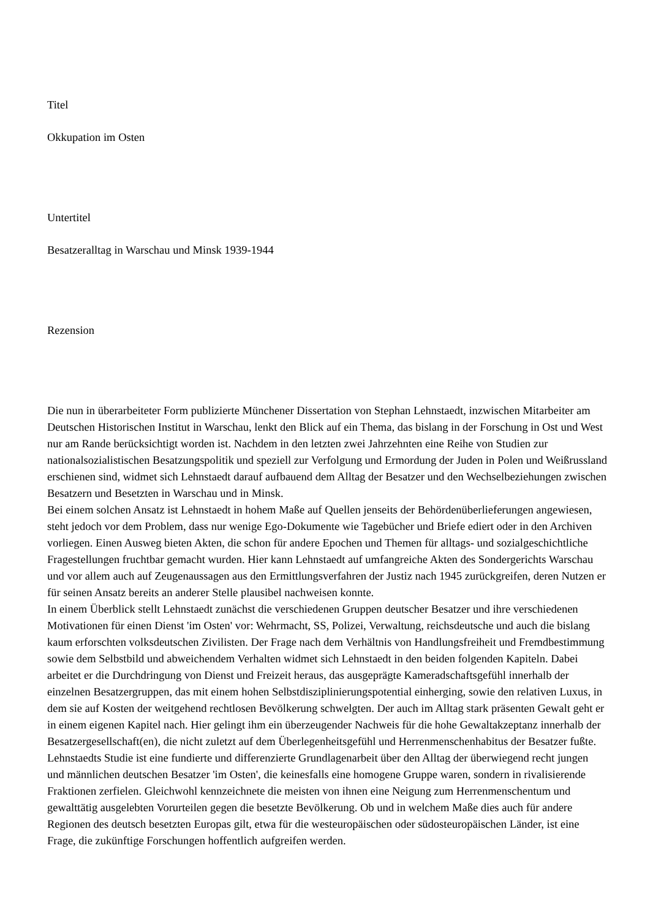Titel
Okkupation im Osten
Untertitel
Besatzeralltag in Warschau und Minsk 1939-1944
Rezension
Die nun in überarbeiteter Form publizierte Münchener Dissertation von Stephan Lehnstaedt, inzwischen Mitarbeiter am Deutschen Historischen Institut in Warschau, lenkt den Blick auf ein Thema, das bislang in der Forschung in Ost und West nur am Rande berücksichtigt worden ist. Nachdem in den letzten zwei Jahrzehnten eine Reihe von Studien zur nationalsozialistischen Besatzungspolitik und speziell zur Verfolgung und Ermordung der Juden in Polen und Weißrussland erschienen sind, widmet sich Lehnstaedt darauf aufbauend dem Alltag der Besatzer und den Wechselbeziehungen zwischen Besatzern und Besetzten in Warschau und in Minsk.
Bei einem solchen Ansatz ist Lehnstaedt in hohem Maße auf Quellen jenseits der Behördenüberlieferungen angewiesen, steht jedoch vor dem Problem, dass nur wenige Ego-Dokumente wie Tagebücher und Briefe ediert oder in den Archiven vorliegen. Einen Ausweg bieten Akten, die schon für andere Epochen und Themen für alltags- und sozialgeschichtliche Fragestellungen fruchtbar gemacht wurden. Hier kann Lehnstaedt auf umfangreiche Akten des Sondergerichts Warschau und vor allem auch auf Zeugenaussagen aus den Ermittlungsverfahren der Justiz nach 1945 zurückgreifen, deren Nutzen er für seinen Ansatz bereits an anderer Stelle plausibel nachweisen konnte.
In einem Überblick stellt Lehnstaedt zunächst die verschiedenen Gruppen deutscher Besatzer und ihre verschiedenen Motivationen für einen Dienst 'im Osten' vor: Wehrmacht, SS, Polizei, Verwaltung, reichsdeutsche und auch die bislang kaum erforschten volksdeutschen Zivilisten. Der Frage nach dem Verhältnis von Handlungsfreiheit und Fremdbestimmung sowie dem Selbstbild und abweichendem Verhalten widmet sich Lehnstaedt in den beiden folgenden Kapiteln. Dabei arbeitet er die Durchdringung von Dienst und Freizeit heraus, das ausgeprägte Kameradschaftsgefühl innerhalb der einzelnen Besatzergruppen, das mit einem hohen Selbstdisziplinierungspotential einherging, sowie den relativen Luxus, in dem sie auf Kosten der weitgehend rechtlosen Bevölkerung schwelgten. Der auch im Alltag stark präsenten Gewalt geht er in einem eigenen Kapitel nach. Hier gelingt ihm ein überzeugender Nachweis für die hohe Gewaltakzeptanz innerhalb der Besatzergesellschaft(en), die nicht zuletzt auf dem Überlegenheitsgefühl und Herrenmenschenhabitus der Besatzer fußte.
Lehnstaedts Studie ist eine fundierte und differenzierte Grundlagenarbeit über den Alltag der überwiegend recht jungen und männlichen deutschen Besatzer 'im Osten', die keinesfalls eine homogene Gruppe waren, sondern in rivalisierende Fraktionen zerfielen. Gleichwohl kennzeichnete die meisten von ihnen eine Neigung zum Herrenmenschentum und gewalttätig ausgelebten Vorurteilen gegen die besetzte Bevölkerung. Ob und in welchem Maße dies auch für andere Regionen des deutsch besetzten Europas gilt, etwa für die westeuropäischen oder südosteuropäischen Länder, ist eine Frage, die zukünftige Forschungen hoffentlich aufgreifen werden.